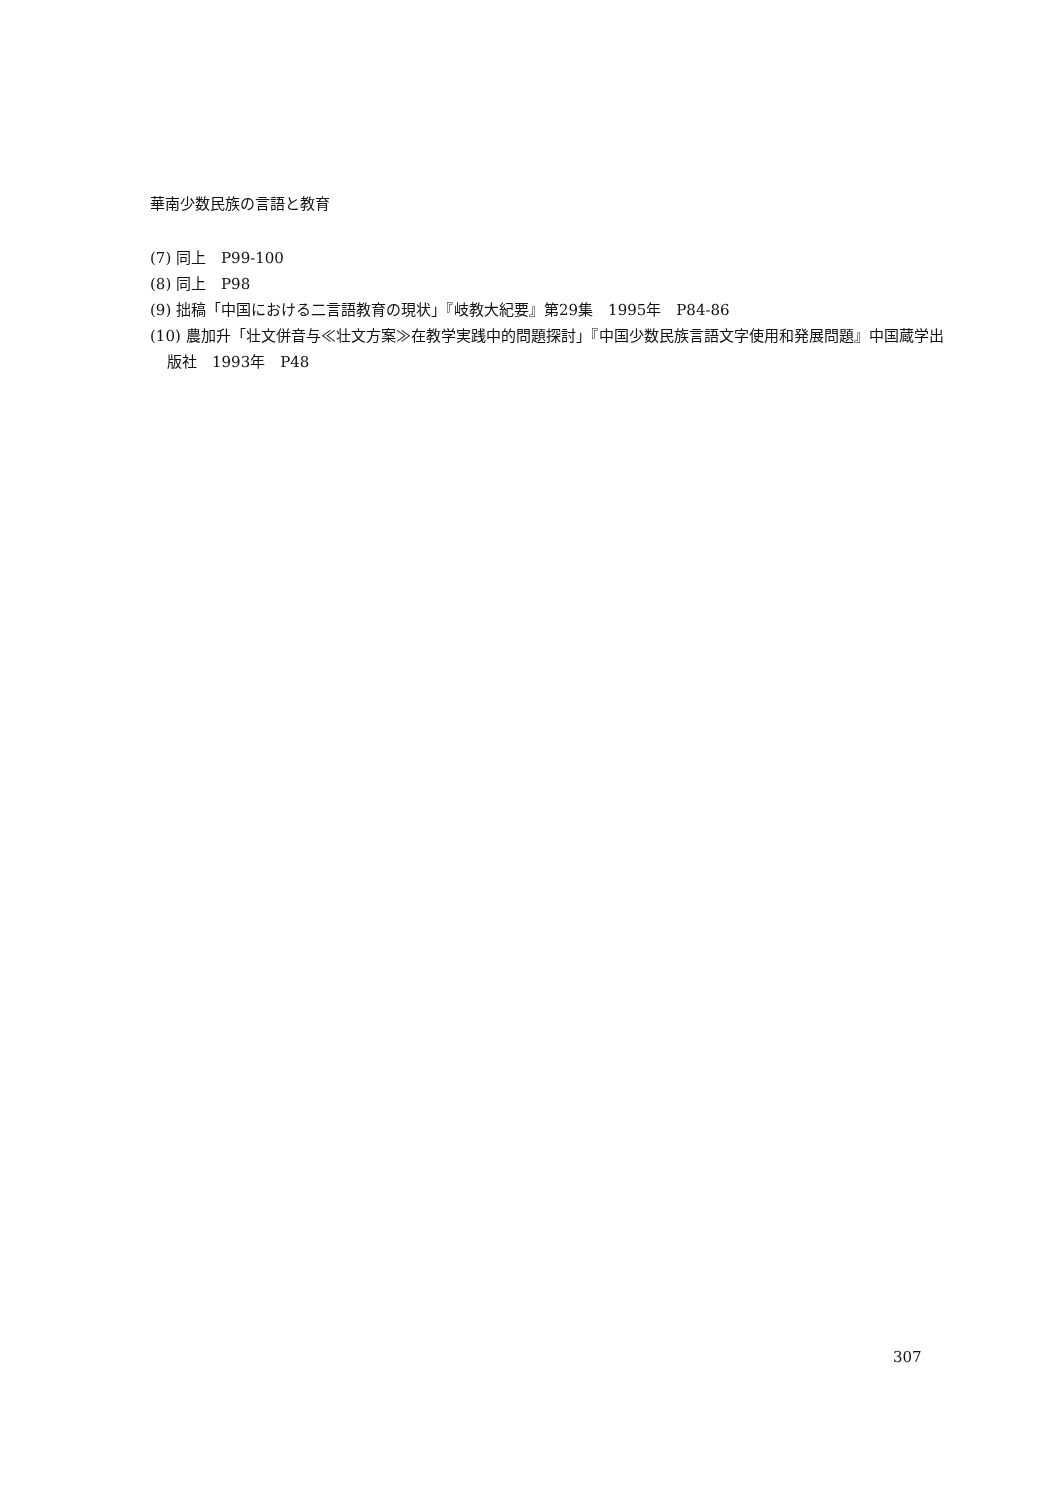華南少数民族の言語と教育
(7) 同上　P99-100
(8) 同上　P98
(9) 拙稿「中国における二言語教育の現状」『岐教大紀要』第29集　1995年　P84-86
(10) 農加升「壮文併音与≪壮文方案≫在教学実践中的問題探討」『中国少数民族言語文字使用和発展問題』中国蔵学出版社　1993年　P48
307